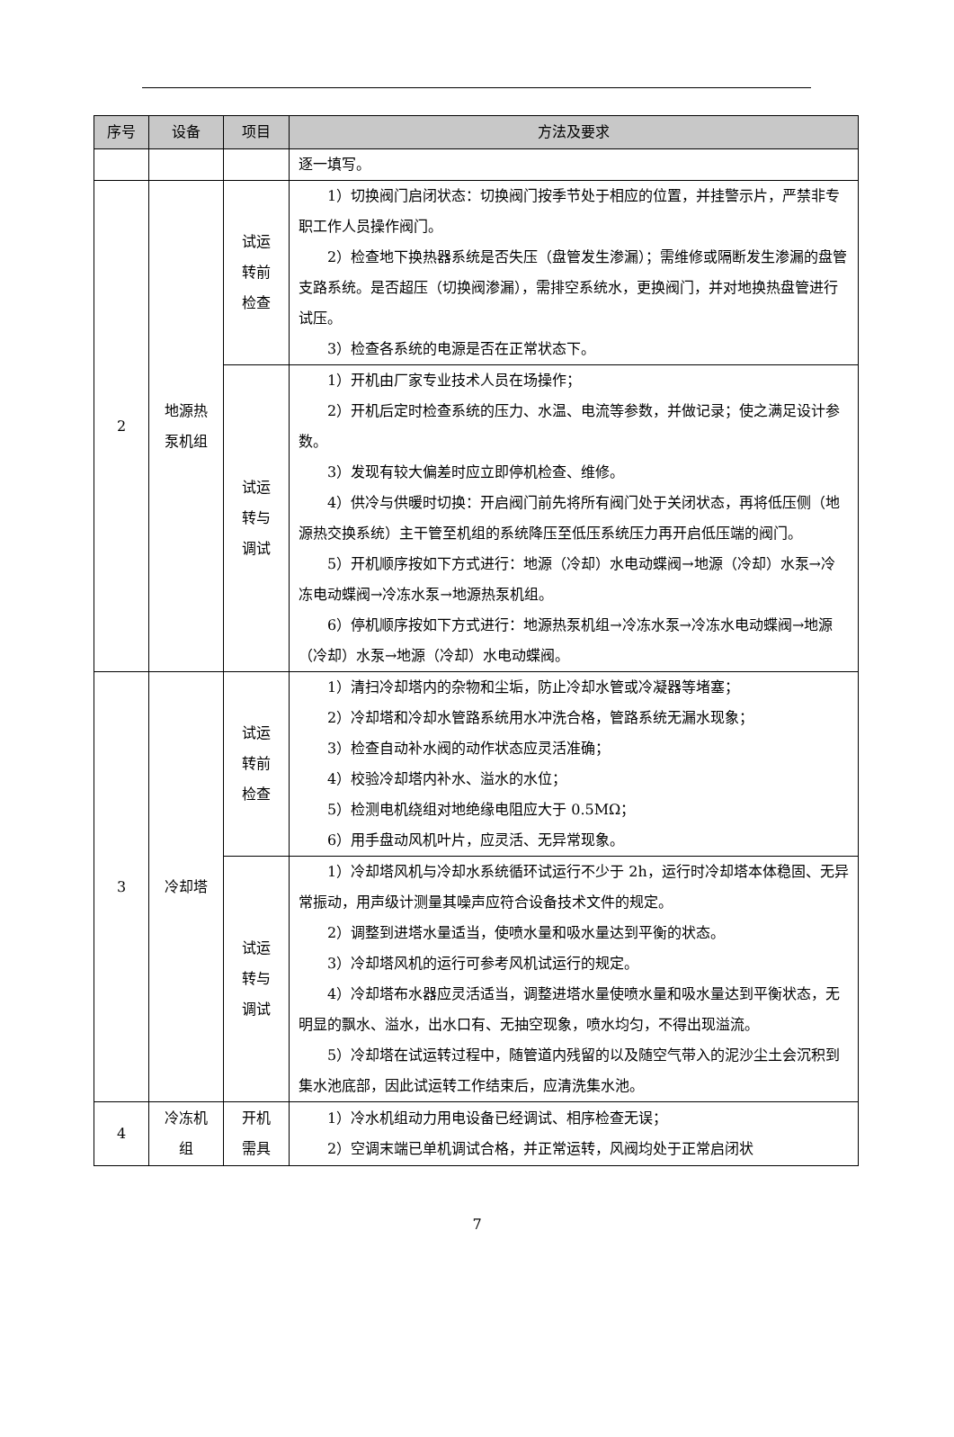| 序号 | 设备 | 项目 | 方法及要求 |
| --- | --- | --- | --- |
| | | | 逐一填写。 |
| 2 | 地源热 泵机组 | 试运 转前 检查 | 1）切换阀门启闭状态：切换阀门按季节处于相应的位置，并挂警示片，严禁非专职工作人员操作阀门。 2）检查地下换热器系统是否失压（盘管发生渗漏）；需维修或隔断发生渗漏的盘管支路系统。是否超压（切换阀渗漏），需排空系统水，更换阀门，并对地换热盘管进行试压。 3）检查各系统的电源是否在正常状态下。 |
| | | 试运 转与 调试 | 1）开机由厂家专业技术人员在场操作； 2）开机后定时检查系统的压力、水温、电流等参数，并做记录；使之满足设计参数。 3）发现有较大偏差时应立即停机检查、维修。 4）供冷与供暖时切换：开启阀门前先将所有阀门处于关闭状态，再将低压侧（地源热交换系统）主干管至机组的系统降压至低压系统压力再开启低压端的阀门。 5）开机顺序按如下方式进行：地源（冷却）水电动蝶阀→地源（冷却）水泵→冷冻电动蝶阀→冷冻水泵→地源热泵机组。 6）停机顺序按如下方式进行：地源热泵机组→冷冻水泵→冷冻水电动蝶阀→地源（冷却）水泵→地源（冷却）水电动蝶阀。 |
| 3 | 冷却塔 | 试运 转前 检查 | 1）清扫冷却塔内的杂物和尘垢，防止冷却水管或冷凝器等堵塞； 2）冷却塔和冷却水管路系统用水冲洗合格，管路系统无漏水现象； 3）检查自动补水阀的动作状态应灵活准确； 4）校验冷却塔内补水、溢水的水位； 5）检测电机绕组对地绝缘电阻应大于 0.5MΩ； 6）用手盘动风机叶片，应灵活、无异常现象。 |
| | | 试运 转与 调试 | 1）冷却塔风机与冷却水系统循环试运行不少于 2h，运行时冷却塔本体稳固、无异常振动，用声级计测量其噪声应符合设备技术文件的规定。 2）调整到进塔水量适当，使喷水量和吸水量达到平衡的状态。 3）冷却塔风机的运行可参考风机试运行的规定。 4）冷却塔布水器应灵活适当，调整进塔水量使喷水量和吸水量达到平衡状态，无明显的飘水、溢水，出水口有、无抽空现象，喷水均匀，不得出现溢流。 5）冷却塔在试运转过程中，随管道内残留的以及随空气带入的泥沙尘土会沉积到集水池底部，因此试运转工作结束后，应清洗集水池。 |
| 4 | 冷冻机 组 | 开机 需具 | 1）冷水机组动力用电设备已经调试、相序检查无误； 2）空调末端已单机调试合格，并正常运转，风阀均处于正常启闭状 |
7